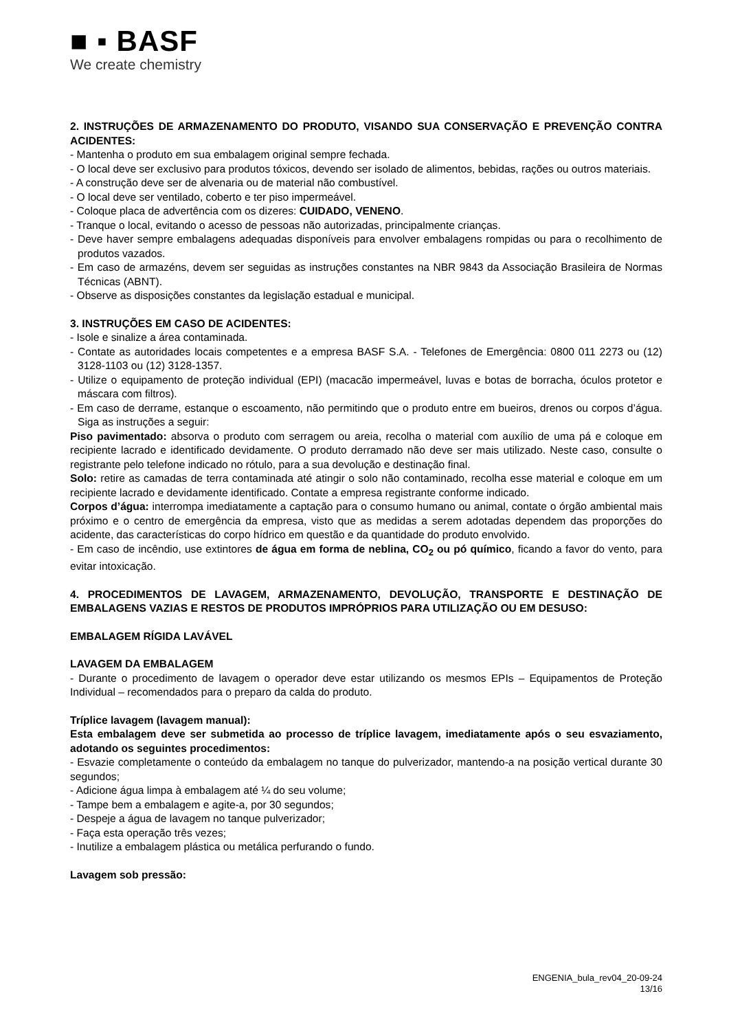■ ▪ BASF
We create chemistry
2. INSTRUÇÕES DE ARMAZENAMENTO DO PRODUTO, VISANDO SUA CONSERVAÇÃO E PREVENÇÃO CONTRA ACIDENTES:
- Mantenha o produto em sua embalagem original sempre fechada.
- O local deve ser exclusivo para produtos tóxicos, devendo ser isolado de alimentos, bebidas, rações ou outros materiais.
- A construção deve ser de alvenaria ou de material não combustível.
- O local deve ser ventilado, coberto e ter piso impermeável.
- Coloque placa de advertência com os dizeres: CUIDADO, VENENO.
- Tranque o local, evitando o acesso de pessoas não autorizadas, principalmente crianças.
- Deve haver sempre embalagens adequadas disponíveis para envolver embalagens rompidas ou para o recolhimento de produtos vazados.
- Em caso de armazéns, devem ser seguidas as instruções constantes na NBR 9843 da Associação Brasileira de Normas Técnicas (ABNT).
- Observe as disposições constantes da legislação estadual e municipal.
3. INSTRUÇÕES EM CASO DE ACIDENTES:
- Isole e sinalize a área contaminada.
- Contate as autoridades locais competentes e a empresa BASF S.A. - Telefones de Emergência: 0800 011 2273 ou (12) 3128-1103 ou (12) 3128-1357.
- Utilize o equipamento de proteção individual (EPI) (macacão impermeável, luvas e botas de borracha, óculos protetor e máscara com filtros).
- Em caso de derrame, estanque o escoamento, não permitindo que o produto entre em bueiros, drenos ou corpos d’água. Siga as instruções a seguir:
Piso pavimentado: absorva o produto com serragem ou areia, recolha o material com auxílio de uma pá e coloque em recipiente lacrado e identificado devidamente. O produto derramado não deve ser mais utilizado. Neste caso, consulte o registrante pelo telefone indicado no rótulo, para a sua devolução e destinação final.
Solo: retire as camadas de terra contaminada até atingir o solo não contaminado, recolha esse material e coloque em um recipiente lacrado e devidamente identificado. Contate a empresa registrante conforme indicado.
Corpos d’água: interrompa imediatamente a captação para o consumo humano ou animal, contate o órgão ambiental mais próximo e o centro de emergência da empresa, visto que as medidas a serem adotadas dependem das proporções do acidente, das características do corpo hídrico em questão e da quantidade do produto envolvido.
- Em caso de incêndio, use extintores de água em forma de neblina, CO<sub>2</sub> ou pó químico, ficando a favor do vento, para evitar intoxicação.
4. PROCEDIMENTOS DE LAVAGEM, ARMAZENAMENTO, DEVOLUÇÃO, TRANSPORTE E DESTINAÇÃO DE EMBALAGENS VAZIAS E RESTOS DE PRODUTOS IMPRÓPRIOS PARA UTILIZAÇÃO OU EM DESUSO:
EMBALAGEM RÍGIDA LAVÁVEL
LAVAGEM DA EMBALAGEM
- Durante o procedimento de lavagem o operador deve estar utilizando os mesmos EPIs – Equipamentos de Proteção Individual – recomendados para o preparo da calda do produto.
Tríplice lavagem (lavagem manual):
Esta embalagem deve ser submetida ao processo de tríplice lavagem, imediatamente após o seu esvaziamento, adotando os seguintes procedimentos:
- Esvazie completamente o conteúdo da embalagem no tanque do pulverizador, mantendo-a na posição vertical durante 30 segundos;
- Adicione água limpa à embalagem até ¼ do seu volume;
- Tampe bem a embalagem e agite-a, por 30 segundos;
- Despeje a água de lavagem no tanque pulverizador;
- Faça esta operação três vezes;
- Inutilize a embalagem plástica ou metálica perfurando o fundo.
Lavagem sob pressão:
ENGENIA_bula_rev04_20-09-24
13/16